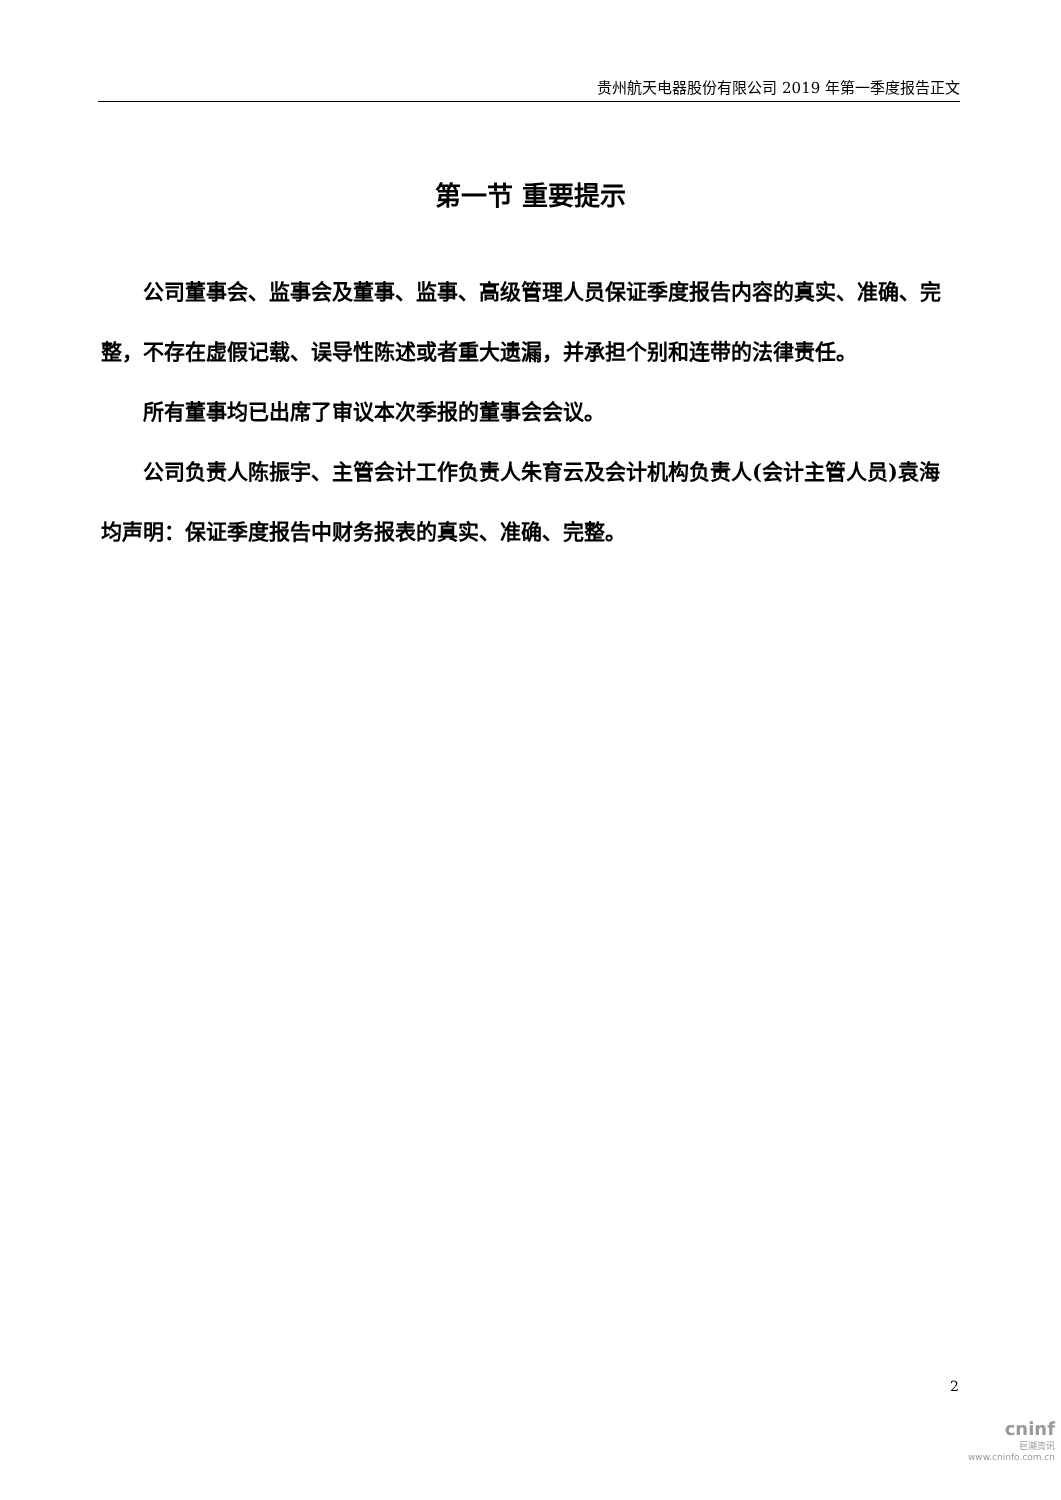贵州航天电器股份有限公司 2019 年第一季度报告正文
第一节 重要提示
公司董事会、监事会及董事、监事、高级管理人员保证季度报告内容的真实、准确、完整，不存在虚假记载、误导性陈述或者重大遗漏，并承担个别和连带的法律责任。
所有董事均已出席了审议本次季报的董事会会议。
公司负责人陈振宇、主管会计工作负责人朱育云及会计机构负责人(会计主管人员)袁海均声明：保证季度报告中财务报表的真实、准确、完整。
2
cninf
巨潮资讯
www.cninfo.com.cn